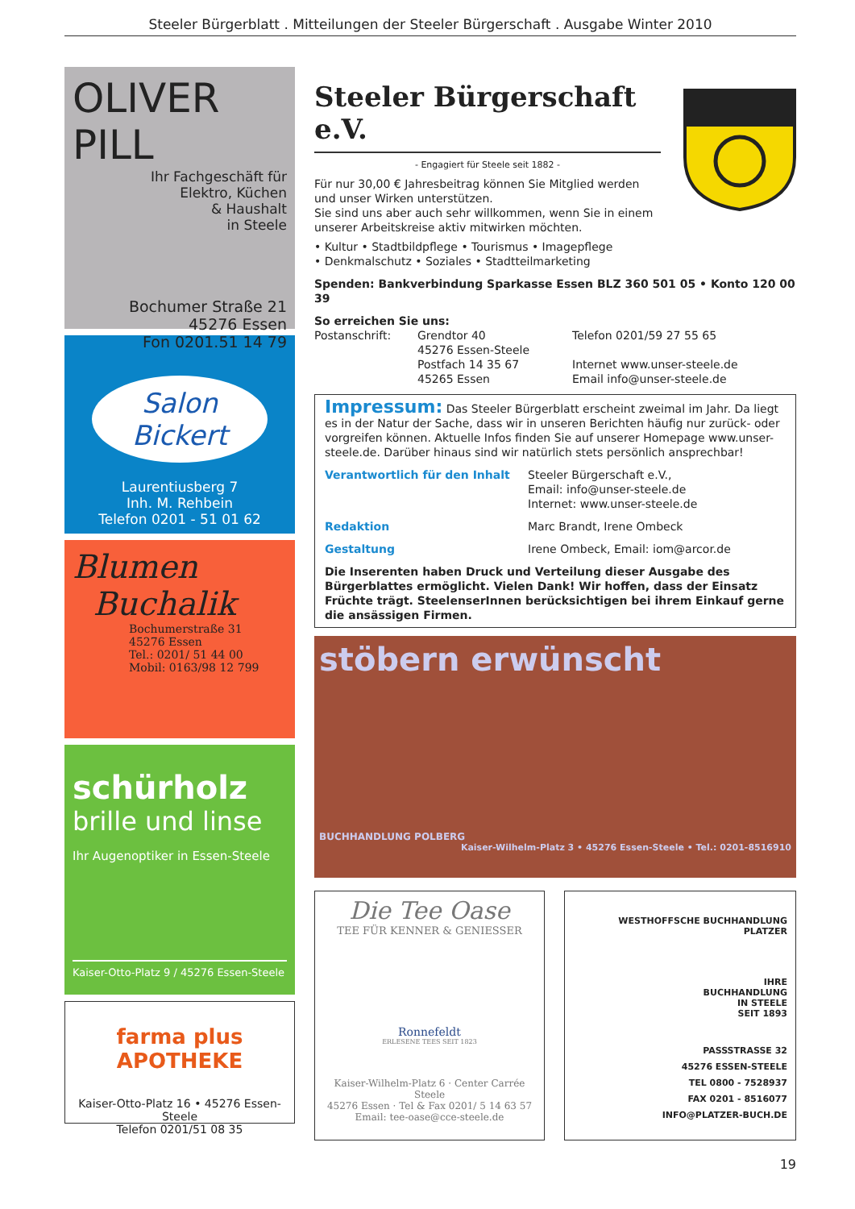Steeler Bürgerblatt . Mitteilungen der Steeler Bürgerschaft . Ausgabe Winter 2010
OLIVER PILL
Ihr Fachgeschäft für
Elektro, Küchen
& Haushalt
in Steele
Bochumer Straße 21
45276 Essen
Fon 0201.51 14 79
Salon Bickert
Laurentiusberg 7
Inh. M. Rehbein
Telefon 0201 - 51 01 62
Blumen
Buchalik
Bochumerstraße 31
45276 Essen
Tel.: 0201/ 51 44 00
Mobil: 0163/98 12 799
schürholz
brille und linse
Ihr Augenoptiker in Essen-Steele
Kaiser-Otto-Platz 9 / 45276 Essen-Steele
farma plus APOTHEKE
Kaiser-Otto-Platz 16 • 45276 Essen-Steele
Telefon 0201/51 08 35
Steeler Bürgerschaft e.V.
- Engagiert für Steele seit 1882 -
Für nur 30,00 € Jahresbeitrag können Sie Mitglied werden und unser Wirken unterstützen.
Sie sind uns aber auch sehr willkommen, wenn Sie in einem unserer Arbeitskreise aktiv mitwirken möchten.
• Kultur • Stadtbildpflege • Tourismus • Imagepflege
• Denkmalschutz • Soziales • Stadtteilmarketing
Spenden: Bankverbindung Sparkasse Essen BLZ 360 501 05 • Konto 120 00 39
So erreichen Sie uns:
Postanschrift: Grendtor 40
45276 Essen-Steele
Postfach 14 35 67
45265 Essen
Telefon 0201/59 27 55 65
Internet www.unser-steele.de
Email info@unser-steele.de
Impressum: Das Steeler Bürgerblatt erscheint zweimal im Jahr. Da liegt es in der Natur der Sache, dass wir in unseren Berichten häufig nur zurück- oder vorgreifen können. Aktuelle Infos finden Sie auf unserer Homepage www.unser-steele.de. Darüber hinaus sind wir natürlich stets persönlich ansprechbar!
Verantwortlich für den Inhalt Steeler Bürgerschaft e.V.,
Email: info@unser-steele.de
Internet: www.unser-steele.de
Redaktion Marc Brandt, Irene Ombeck
Gestaltung Irene Ombeck, Email: iom@arcor.de
Die Inserenten haben Druck und Verteilung dieser Ausgabe des Bürgerblattes ermöglicht. Vielen Dank! Wir hoffen, dass der Einsatz Früchte trägt. SteelenserInnen berücksichtigen bei ihrem Einkauf gerne die ansässigen Firmen.
stöbern erwünscht
BUCHHANDLUNG POLBERG
Kaiser-Wilhelm-Platz 3 • 45276 Essen-Steele • Tel.: 0201-8516910
Die Tee Oase
TEE FÜR KENNER & GENIESSER
Ronnefeldt
ERLESENE TEES SEIT 1823
Kaiser-Wilhelm-Platz 6 · Center Carrée Steele
45276 Essen · Tel & Fax 0201/ 5 14 63 57
Email: tee-oase@cce-steele.de
WESTHOFFSCHE BUCHHANDLUNG PLATZER
IHRE
BUCHHANDLUNG
IN STEELE
SEIT 1893
PASSSTRASSE 32
45276 ESSEN-STEELE
TEL 0800 - 7528937
FAX 0201 - 8516077
INFO@PLATZER-BUCH.DE
19